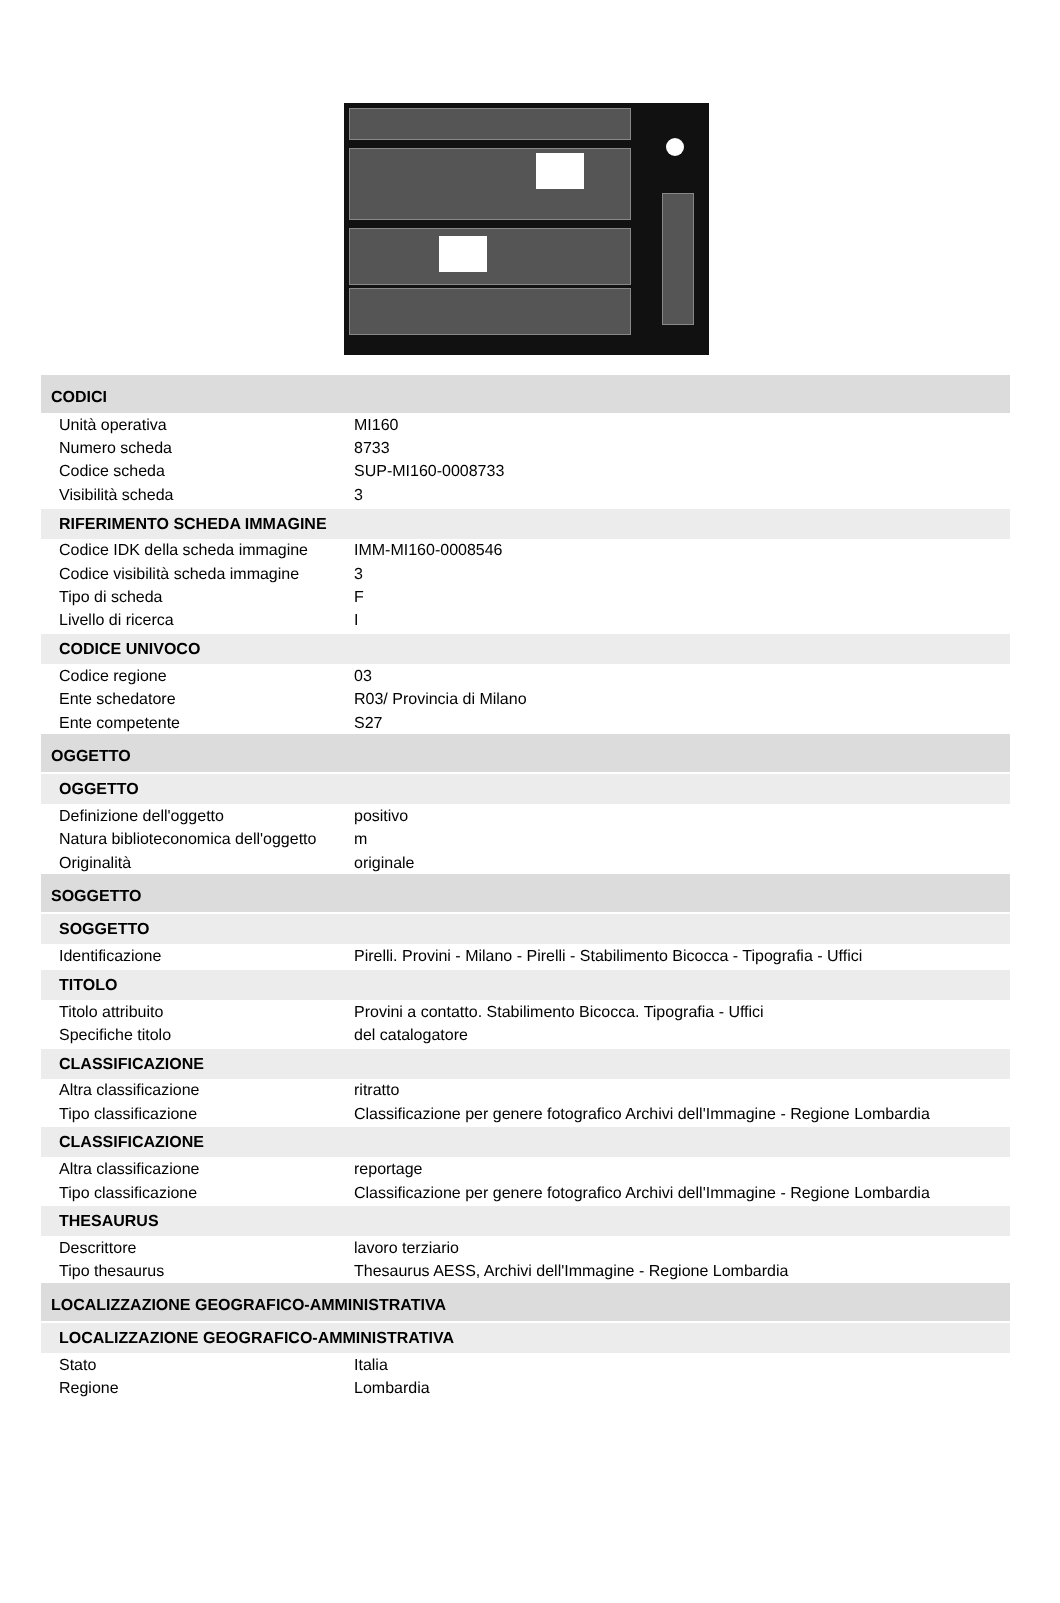CODICI
| Unità operativa | MI160 |
| Numero scheda | 8733 |
| Codice scheda | SUP-MI160-0008733 |
| Visibilità scheda | 3 |
RIFERIMENTO SCHEDA IMMAGINE
| Codice IDK della scheda immagine | IMM-MI160-0008546 |
| Codice visibilità scheda immagine | 3 |
| Tipo di scheda | F |
| Livello di ricerca | I |
CODICE UNIVOCO
| Codice regione | 03 |
| Ente schedatore | R03/ Provincia di Milano |
| Ente competente | S27 |
OGGETTO
OGGETTO
| Definizione dell'oggetto | positivo |
| Natura biblioteconomica dell'oggetto | m |
| Originalità | originale |
SOGGETTO
SOGGETTO
| Identificazione | Pirelli. Provini - Milano - Pirelli - Stabilimento Bicocca - Tipografia - Uffici |
TITOLO
| Titolo attribuito | Provini a contatto. Stabilimento Bicocca. Tipografia - Uffici |
| Specifiche titolo | del catalogatore |
CLASSIFICAZIONE
| Altra classificazione | ritratto |
| Tipo classificazione | Classificazione per genere fotografico Archivi dell'Immagine - Regione Lombardia |
CLASSIFICAZIONE
| Altra classificazione | reportage |
| Tipo classificazione | Classificazione per genere fotografico Archivi dell'Immagine - Regione Lombardia |
THESAURUS
| Descrittore | lavoro terziario |
| Tipo thesaurus | Thesaurus AESS, Archivi dell'Immagine - Regione Lombardia |
LOCALIZZAZIONE GEOGRAFICO-AMMINISTRATIVA
LOCALIZZAZIONE GEOGRAFICO-AMMINISTRATIVA
| Stato | Italia |
| Regione | Lombardia |